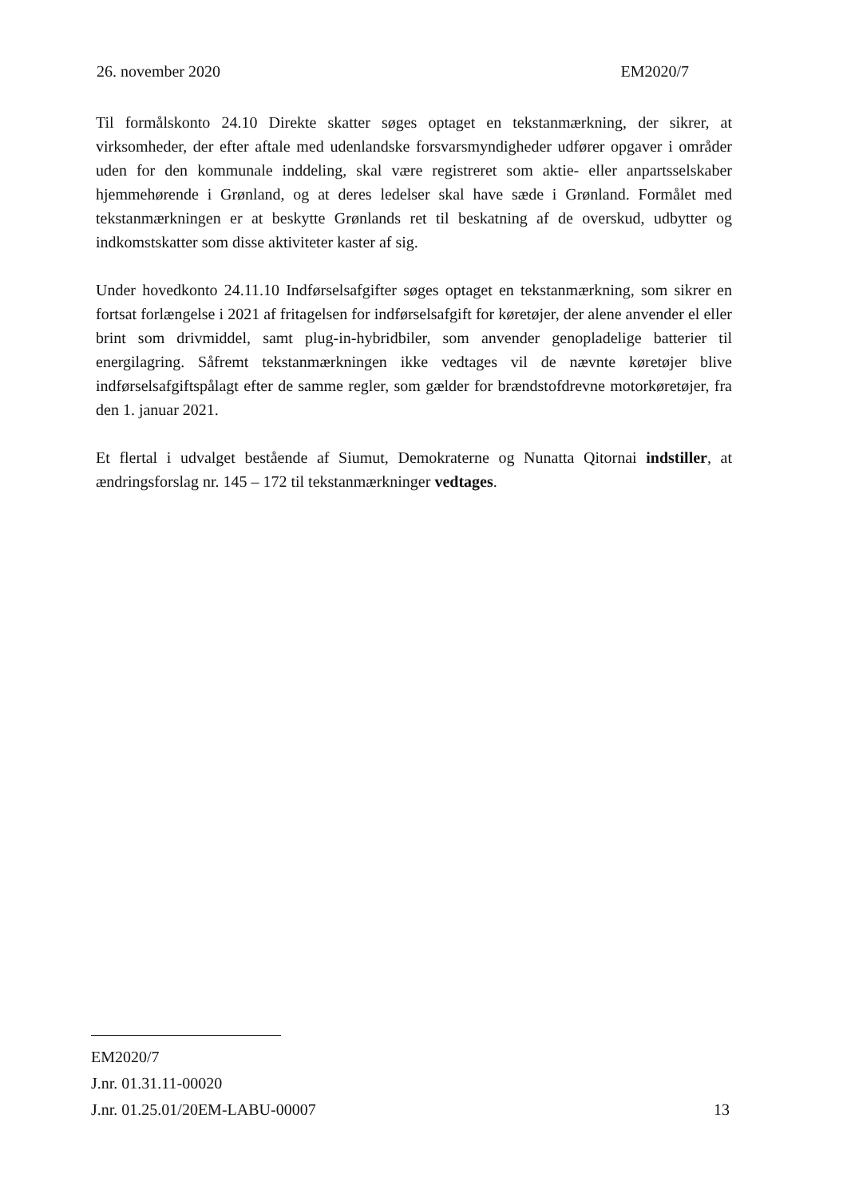26. november 2020 EM2020/7
Til formålskonto 24.10 Direkte skatter søges optaget en tekstanmærkning, der sikrer, at virksomheder, der efter aftale med udenlandske forsvarsmyndigheder udfører opgaver i områder uden for den kommunale inddeling, skal være registreret som aktie- eller anpartsselskaber hjemmehørende i Grønland, og at deres ledelser skal have sæde i Grønland. Formålet med tekstanmærkningen er at beskytte Grønlands ret til beskatning af de overskud, udbytter og indkomstskatter som disse aktiviteter kaster af sig.
Under hovedkonto 24.11.10 Indførselsafgifter søges optaget en tekstanmærkning, som sikrer en fortsat forlængelse i 2021 af fritagelsen for indførselsafgift for køretøjer, der alene anvender el eller brint som drivmiddel, samt plug-in-hybridbiler, som anvender genopladelige batterier til energilagring. Såfremt tekstanmærkningen ikke vedtages vil de nævnte køretøjer blive indførselsafgiftspålagt efter de samme regler, som gælder for brændstofdrevne motorkøretøjer, fra den 1. januar 2021.
Et flertal i udvalget bestående af Siumut, Demokraterne og Nunatta Qitornai indstiller, at ændringsforslag nr. 145 – 172 til tekstanmærkninger vedtages.
EM2020/7
J.nr. 01.31.11-00020
J.nr. 01.25.01/20EM-LABU-00007 13